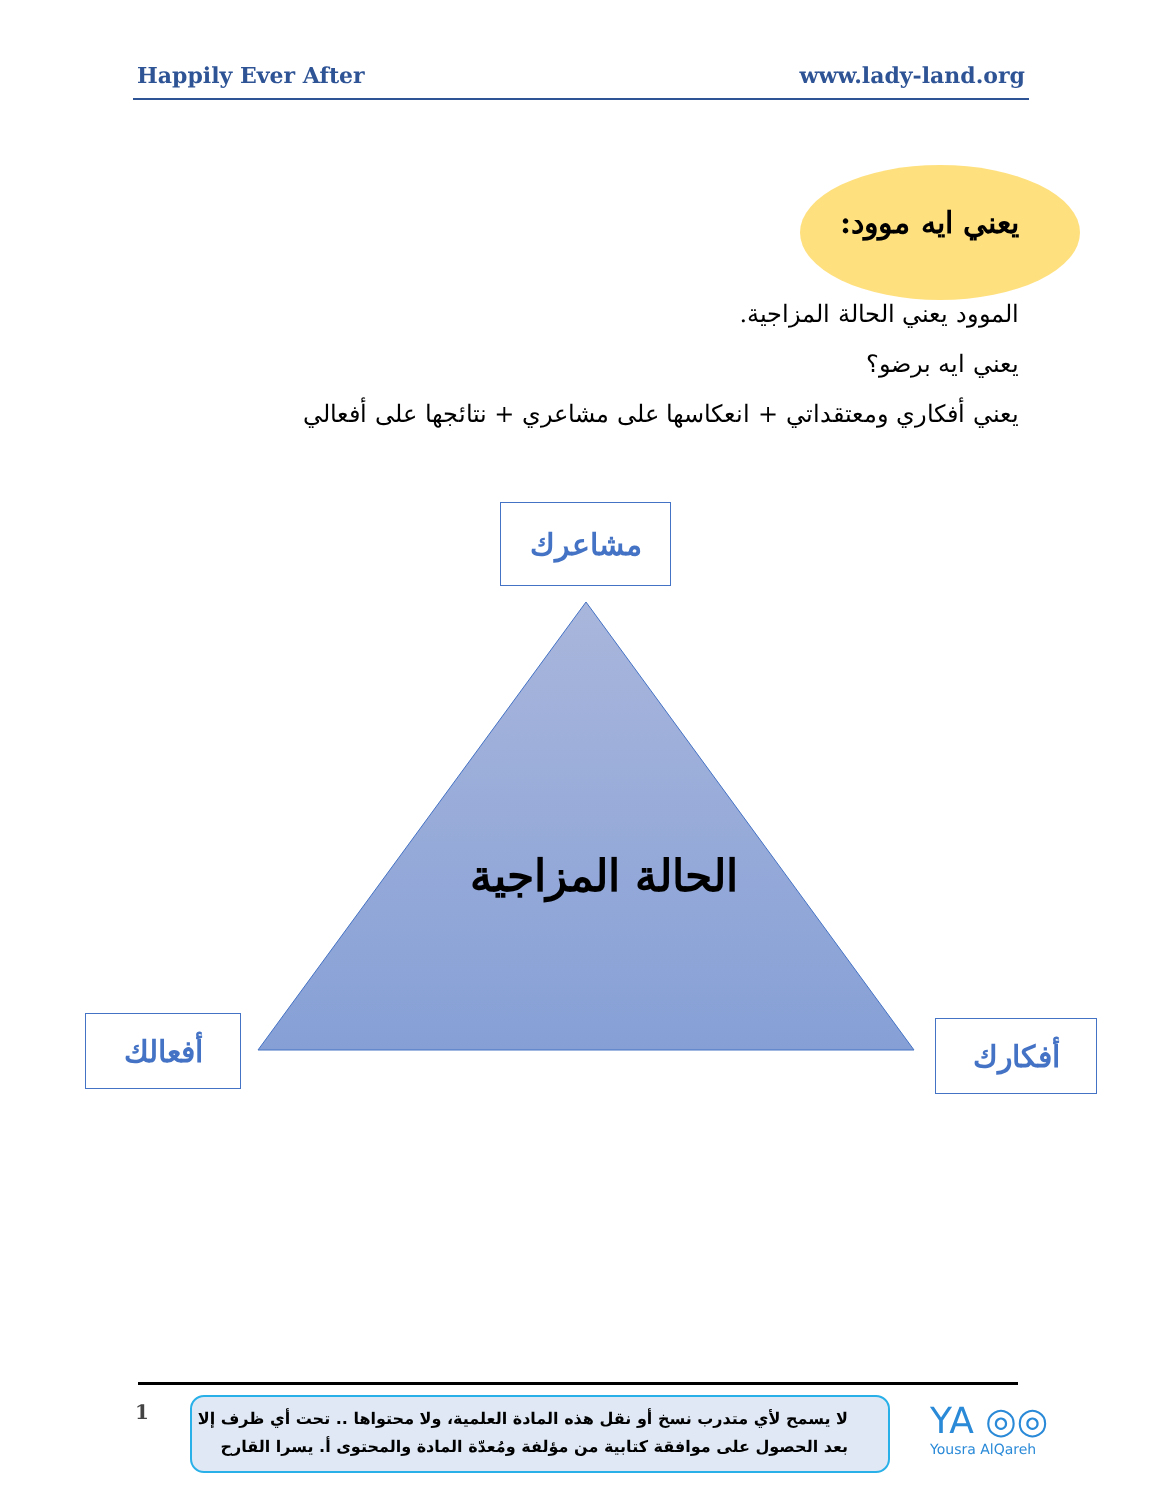Happily Ever After www.lady-land.org
يعني ايه موود:
الموود يعني الحالة المزاجية.
يعني ايه برضو؟
يعني أفكاري ومعتقداتي + انعكاسها على مشاعري + نتائجها على أفعالي
مشاعرك
الحالة المزاجية
أفعالك أفكارك
1
لا يسمح لأي متدرب نسخ أو نقل هذه المادة العلمية، ولا محتواها .. تحت أي ظرف إلا
بعد الحصول على موافقة كتابية من مؤلفة ومُعدّة المادة والمحتوى أ. يسرا القارح
YA ◎◎
Yousra AlQareh